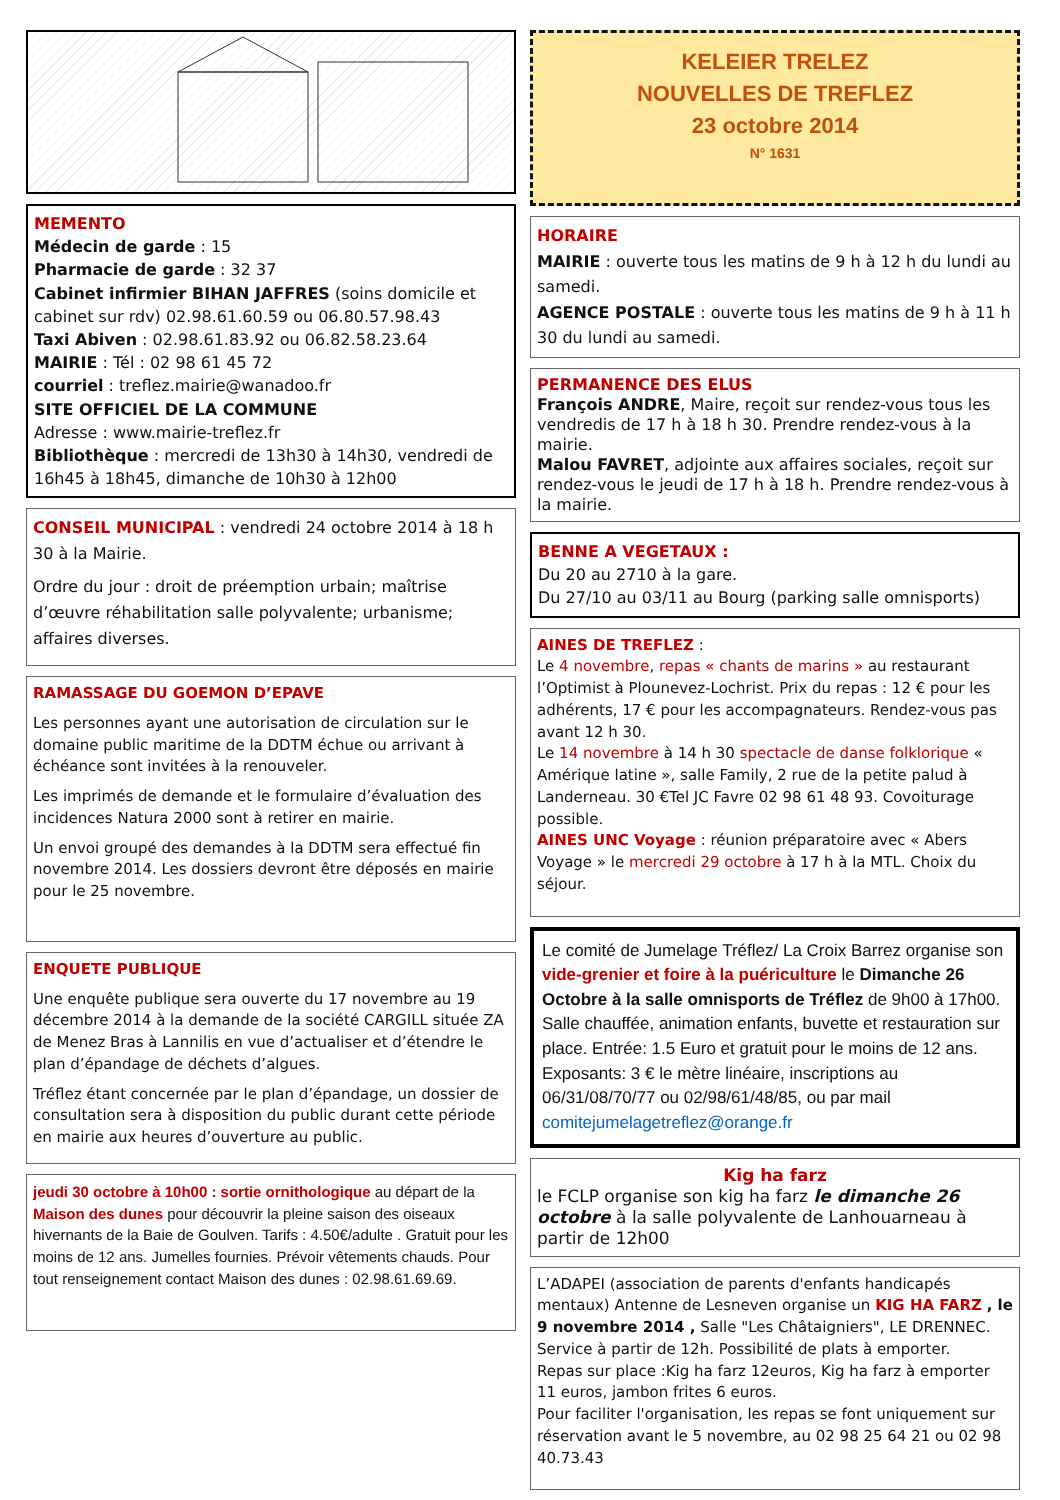MEMENTO
Médecin de garde : 15
Pharmacie de garde : 32 37
Cabinet infirmier BIHAN JAFFRES (soins domicile et cabinet sur rdv) 02.98.61.60.59 ou 06.80.57.98.43
Taxi Abiven : 02.98.61.83.92 ou 06.82.58.23.64
MAIRIE : Tél : 02 98 61 45 72
courriel : treflez.mairie@wanadoo.fr
SITE OFFICIEL DE LA COMMUNE
Adresse : www.mairie-treflez.fr
Bibliothèque : mercredi de 13h30 à 14h30, vendredi de 16h45 à 18h45, dimanche de 10h30 à 12h00
CONSEIL MUNICIPAL : vendredi 24 octobre 2014 à 18 h 30 à la Mairie.
Ordre du jour : droit de préemption urbain; maîtrise d’œuvre réhabilitation salle polyvalente; urbanisme; affaires diverses.
RAMASSAGE DU GOEMON D’EPAVE
Les personnes ayant une autorisation de circulation sur le domaine public maritime de la DDTM échue ou arrivant à échéance sont invitées à la renouveler.
Les imprimés de demande et le formulaire d’évaluation des incidences Natura 2000 sont à retirer en mairie.
Un envoi groupé des demandes à la DDTM sera effectué fin novembre 2014. Les dossiers devront être déposés en mairie pour le 25 novembre.
ENQUETE PUBLIQUE
Une enquête publique sera ouverte du 17 novembre au 19 décembre 2014 à la demande de la société CARGILL située ZA de Menez Bras à Lannilis en vue d’actualiser et d’étendre le plan d’épandage de déchets d’algues.
Tréflez étant concernée par le plan d’épandage, un dossier de consultation sera à disposition du public durant cette période en mairie aux heures d’ouverture au public.
jeudi 30 octobre à 10h00 : sortie ornithologique au départ de la Maison des dunes pour découvrir la pleine saison des oiseaux hivernants de la Baie de Goulven. Tarifs : 4.50€/adulte . Gratuit pour les moins de 12 ans. Jumelles fournies. Prévoir vêtements chauds. Pour tout renseignement contact Maison des dunes : 02.98.61.69.69.
KELEIER TRELEZ
NOUVELLES DE TREFLEZ
23 octobre 2014
N° 1631
HORAIRE
MAIRIE : ouverte tous les matins de 9 h à 12 h du lundi au samedi.
AGENCE POSTALE : ouverte tous les matins de 9 h à 11 h 30 du lundi au samedi.
PERMANENCE DES ELUS
François ANDRE, Maire, reçoit sur rendez-vous tous les vendredis de 17 h à 18 h 30. Prendre rendez-vous à la mairie.
Malou FAVRET, adjointe aux affaires sociales, reçoit sur rendez-vous le jeudi de 17 h à 18 h. Prendre rendez-vous à la mairie.
BENNE A VEGETAUX :
Du 20 au 2710 à la gare.
Du 27/10 au 03/11 au Bourg (parking salle omnisports)
AINES DE TREFLEZ :
Le 4 novembre, repas « chants de marins » au restaurant l’Optimist à Plounevez-Lochrist. Prix du repas : 12 € pour les adhérents, 17 € pour les accompagnateurs. Rendez-vous pas avant 12 h 30.
Le 14 novembre à 14 h 30 spectacle de danse folklorique « Amérique latine », salle Family, 2 rue de la petite palud à Landerneau. 30 €Tel JC Favre 02 98 61 48 93. Covoiturage possible.
AINES UNC Voyage : réunion préparatoire avec « Abers Voyage » le mercredi 29 octobre à 17 h à la MTL. Choix du séjour.
Le comité de Jumelage Tréflez/ La Croix Barrez organise son vide-grenier et foire à la puériculture le Dimanche 26 Octobre à la salle omnisports de Tréflez de 9h00 à 17h00. Salle chauffée, animation enfants, buvette et restauration sur place. Entrée: 1.5 Euro et gratuit pour le moins de 12 ans. Exposants: 3 € le mètre linéaire, inscriptions au 06/31/08/70/77 ou 02/98/61/48/85, ou par mail comitejumelagetreflez@orange.fr
Kig ha farz
le FCLP organise son kig ha farz le dimanche 26 octobre à la salle polyvalente de Lanhouarneau à partir de 12h00
L’ADAPEI (association de parents d'enfants handicapés mentaux) Antenne de Lesneven organise un KIG HA FARZ , le 9 novembre 2014 , Salle "Les Châtaigniers", LE DRENNEC. Service à partir de 12h. Possibilité de plats à emporter.
Repas sur place :Kig ha farz 12euros, Kig ha farz à emporter 11 euros, jambon frites 6 euros.
Pour faciliter l'organisation, les repas se font uniquement sur réservation avant le 5 novembre, au 02 98 25 64 21 ou 02 98 40.73.43